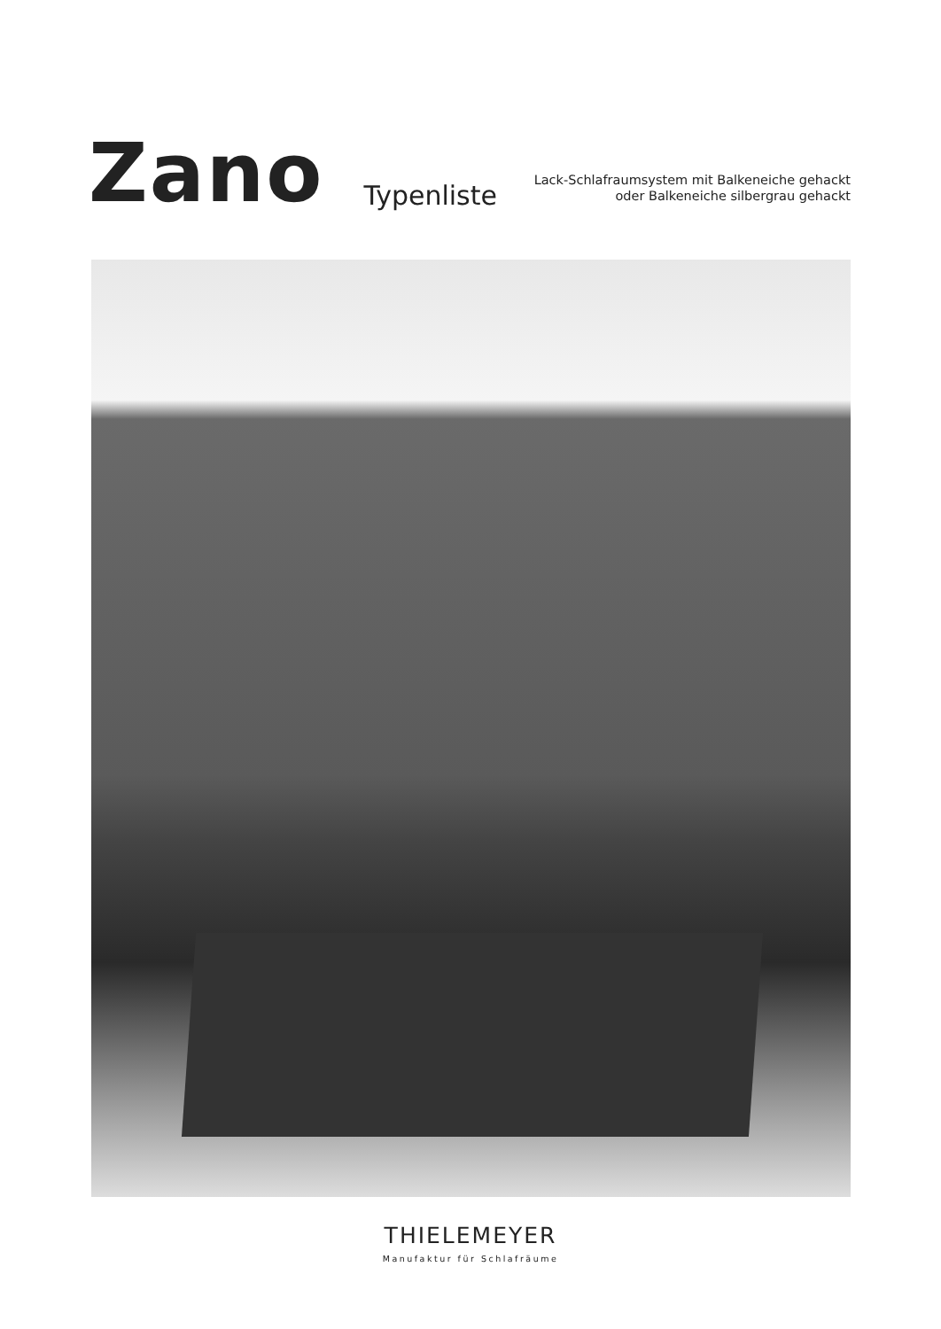Zano
Typenliste
Lack-Schlafraumsystem mit Balkeneiche gehackt
oder Balkeneiche silbergrau gehackt
THIELEMEYER
Manufaktur für Schlafräume